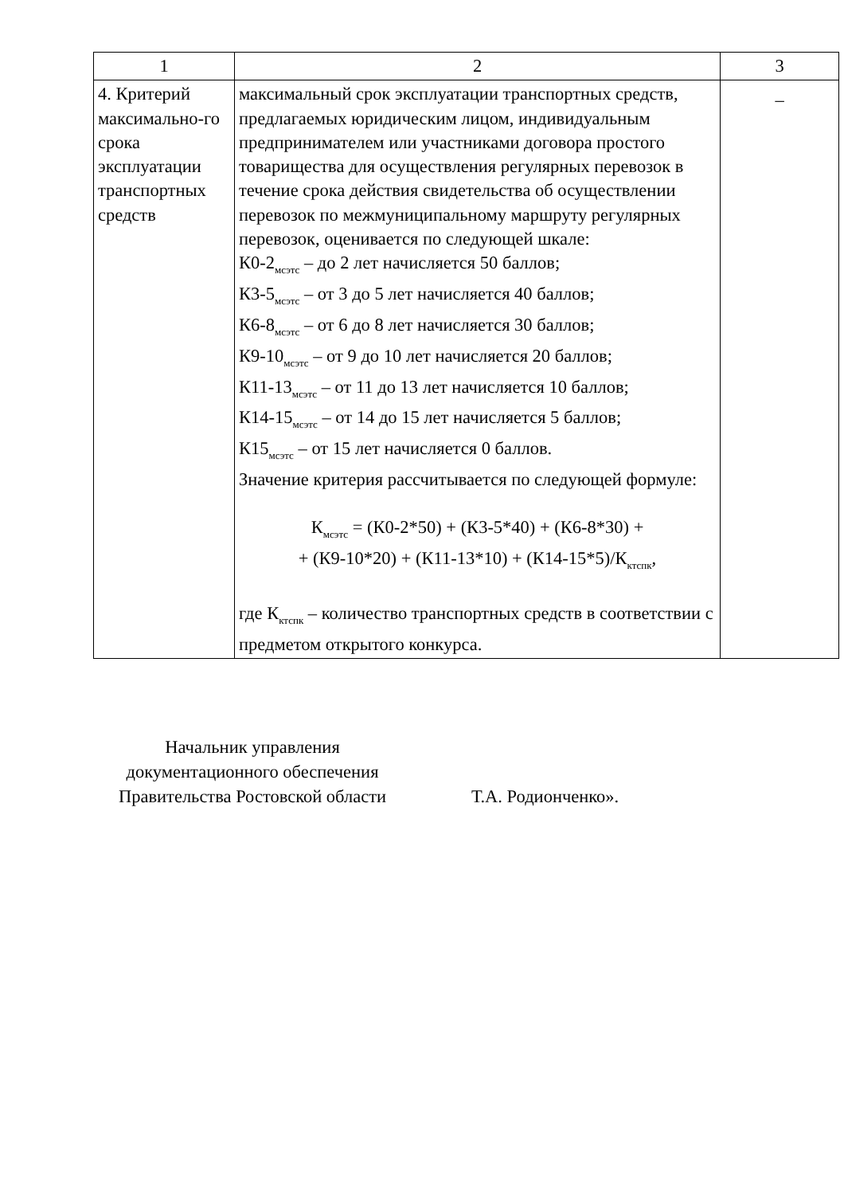| 1 | 2 | 3 |
| --- | --- | --- |
| 4. Критерий максимально-го срока эксплуатации транспортных средств | максимальный срок эксплуатации транспортных средств, предлагаемых юридическим лицом, индивидуальным предпринимателем или участниками договора простого товарищества для осуществления регулярных перевозок в течение срока действия свидетельства об осуществлении перевозок по межмуниципальному маршруту регулярных перевозок, оценивается по следующей шкале: К0-2<sub>мсэтс</sub> – до 2 лет начисляется 50 баллов; К3-5<sub>мсэтс</sub> – от 3 до 5 лет начисляется 40 баллов; К6-8<sub>мсэтс</sub> – от 6 до 8 лет начисляется 30 баллов; К9-10<sub>мсэтс</sub> – от 9 до 10 лет начисляется 20 баллов; К11-13<sub>мсэтс</sub> – от 11 до 13 лет начисляется 10 баллов; К14-15<sub>мсэтс</sub> – от 14 до 15 лет начисляется 5 баллов; К15<sub>мсэтс</sub> – от 15 лет начисляется 0 баллов. Значение критерия рассчитывается по следующей формуле: К<sub>мсэтс</sub> = (К0-2*50) + (К3-5*40) + (К6-8*30) + + (К9-10*20) + (К11-13*10) + (К14-15*5)/К<sub>ктспк</sub>, где К<sub>ктспк</sub> – количество транспортных средств в соответствии с предметом открытого конкурса. | _ |
Начальник управления
документационного обеспечения
Правительства Ростовской области
Т.А. Родионченко».